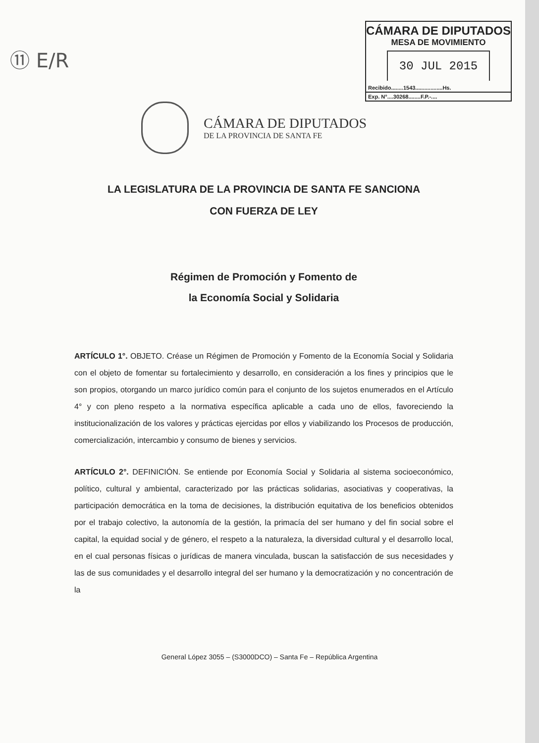⑪ E/R
CÁMARA DE DIPUTADOS
MESA DE MOVIMIENTO
30 JUL 2015
Recibido........1543..................Hs.
Exp. N°....30268........F.P.-....
CÁMARA DE DIPUTADOS
DE LA PROVINCIA DE SANTA FE
LA LEGISLATURA DE LA PROVINCIA DE SANTA FE SANCIONA
CON FUERZA DE LEY
Régimen de Promoción y Fomento de
la Economía Social y Solidaria
ARTÍCULO 1°. OBJETO. Créase un Régimen de Promoción y Fomento de la Economía Social y Solidaria con el objeto de fomentar su fortalecimiento y desarrollo, en consideración a los fines y principios que le son propios, otorgando un marco jurídico común para el conjunto de los sujetos enumerados en el Artículo 4° y con pleno respeto a la normativa específica aplicable a cada uno de ellos, favoreciendo la institucionalización de los valores y prácticas ejercidas por ellos y viabilizando los Procesos de producción, comercialización, intercambio y consumo de bienes y servicios.
ARTÍCULO 2°. DEFINICIÓN. Se entiende por Economía Social y Solidaria al sistema socioeconómico, político, cultural y ambiental, caracterizado por las prácticas solidarias, asociativas y cooperativas, la participación democrática en la toma de decisiones, la distribución equitativa de los beneficios obtenidos por el trabajo colectivo, la autonomía de la gestión, la primacía del ser humano y del fin social sobre el capital, la equidad social y de género, el respeto a la naturaleza, la diversidad cultural y el desarrollo local, en el cual personas físicas o jurídicas de manera vinculada, buscan la satisfacción de sus necesidades y las de sus comunidades y el desarrollo integral del ser humano y la democratización y no concentración de la
General López 3055 – (S3000DCO) – Santa Fe – República Argentina